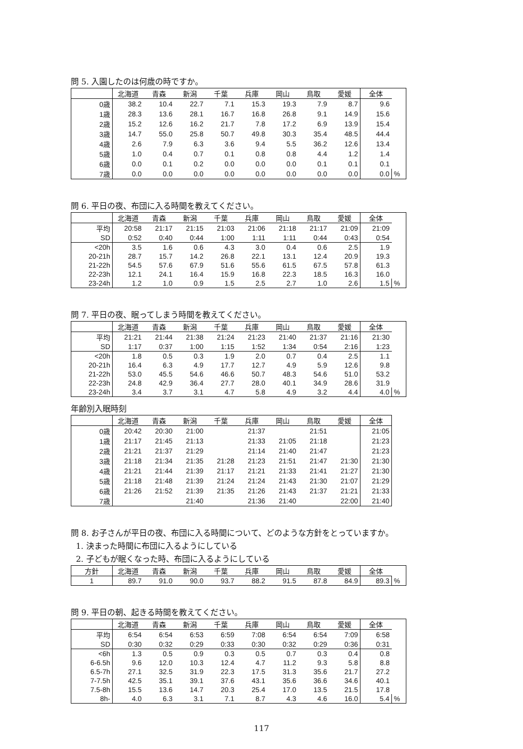問 5. 入園したのは何歳の時ですか。
| | 北海道 | 青森 | 新潟 | 千葉 | 兵庫 | 岡山 | 鳥取 | 愛媛 | 全体 | |
| --- | --- | --- | --- | --- | --- | --- | --- | --- | --- | --- |
| 0歳 | 38.2 | 10.4 | 22.7 | 7.1 | 15.3 | 19.3 | 7.9 | 8.7 | 9.6 | |
| 1歳 | 28.3 | 13.6 | 28.1 | 16.7 | 16.8 | 26.8 | 9.1 | 14.9 | 15.6 | |
| 2歳 | 15.2 | 12.6 | 16.2 | 21.7 | 7.8 | 17.2 | 6.9 | 13.9 | 15.4 | |
| 3歳 | 14.7 | 55.0 | 25.8 | 50.7 | 49.8 | 30.3 | 35.4 | 48.5 | 44.4 | |
| 4歳 | 2.6 | 7.9 | 6.3 | 3.6 | 9.4 | 5.5 | 36.2 | 12.6 | 13.4 | |
| 5歳 | 1.0 | 0.4 | 0.7 | 0.1 | 0.8 | 0.8 | 4.4 | 1.2 | 1.4 | |
| 6歳 | 0.0 | 0.1 | 0.2 | 0.0 | 0.0 | 0.0 | 0.1 | 0.1 | 0.1 | |
| 7歳 | 0.0 | 0.0 | 0.0 | 0.0 | 0.0 | 0.0 | 0.0 | 0.0 | 0.0 | % |
問 6. 平日の夜、布団に入る時間を教えてください。
| | 北海道 | 青森 | 新潟 | 千葉 | 兵庫 | 岡山 | 鳥取 | 愛媛 | 全体 | |
| --- | --- | --- | --- | --- | --- | --- | --- | --- | --- | --- |
| 平均 | 20:58 | 21:17 | 21:15 | 21:03 | 21:06 | 21:18 | 21:17 | 21:09 | 21:09 | |
| SD | 0:52 | 0:40 | 0:44 | 1:00 | 1:11 | 1:11 | 0:44 | 0:43 | 0:54 | |
| <20h | 3.5 | 1.6 | 0.6 | 4.3 | 3.0 | 0.4 | 0.6 | 2.5 | 1.9 | |
| 20-21h | 28.7 | 15.7 | 14.2 | 26.8 | 22.1 | 13.1 | 12.4 | 20.9 | 19.3 | |
| 21-22h | 54.5 | 57.6 | 67.9 | 51.6 | 55.6 | 61.5 | 67.5 | 57.8 | 61.3 | |
| 22-23h | 12.1 | 24.1 | 16.4 | 15.9 | 16.8 | 22.3 | 18.5 | 16.3 | 16.0 | |
| 23-24h | 1.2 | 1.0 | 0.9 | 1.5 | 2.5 | 2.7 | 1.0 | 2.6 | 1.5 | % |
問 7. 平日の夜、眠ってしまう時間を教えてください。
| | 北海道 | 青森 | 新潟 | 千葉 | 兵庫 | 岡山 | 鳥取 | 愛媛 | 全体 | |
| --- | --- | --- | --- | --- | --- | --- | --- | --- | --- | --- |
| 平均 | 21:21 | 21:44 | 21:38 | 21:24 | 21:23 | 21:40 | 21:37 | 21:16 | 21:30 | |
| SD | 1:17 | 0:37 | 1:00 | 1:15 | 1:52 | 1:34 | 0:54 | 2:16 | 1:23 | |
| <20h | 1.8 | 0.5 | 0.3 | 1.9 | 2.0 | 0.7 | 0.4 | 2.5 | 1.1 | |
| 20-21h | 16.4 | 6.3 | 4.9 | 17.7 | 12.7 | 4.9 | 5.9 | 12.6 | 9.8 | |
| 21-22h | 53.0 | 45.5 | 54.6 | 46.6 | 50.7 | 48.3 | 54.6 | 51.0 | 53.2 | |
| 22-23h | 24.8 | 42.9 | 36.4 | 27.7 | 28.0 | 40.1 | 34.9 | 28.6 | 31.9 | |
| 23-24h | 3.4 | 3.7 | 3.1 | 4.7 | 5.8 | 4.9 | 3.2 | 4.4 | 4.0 | % |
年齢別入眠時刻
| | 北海道 | 青森 | 新潟 | 千葉 | 兵庫 | 岡山 | 鳥取 | 愛媛 | 全体 |
| --- | --- | --- | --- | --- | --- | --- | --- | --- | --- |
| 0歳 | 20:42 | 20:30 | 21:00 | | 21:37 | | 21:51 | | 21:05 |
| 1歳 | 21:17 | 21:45 | 21:13 | | 21:33 | 21:05 | 21:18 | | 21:23 |
| 2歳 | 21:21 | 21:37 | 21:29 | | 21:14 | 21:40 | 21:47 | | 21:23 |
| 3歳 | 21:18 | 21:34 | 21:35 | 21:28 | 21:23 | 21:51 | 21:47 | 21:30 | 21:30 |
| 4歳 | 21:21 | 21:44 | 21:39 | 21:17 | 21:21 | 21:33 | 21:41 | 21:27 | 21:30 |
| 5歳 | 21:18 | 21:48 | 21:39 | 21:24 | 21:24 | 21:43 | 21:30 | 21:07 | 21:29 |
| 6歳 | 21:26 | 21:52 | 21:39 | 21:35 | 21:26 | 21:43 | 21:37 | 21:21 | 21:33 |
| 7歳 | | | 21:40 | | 21:36 | 21:40 | | 22:00 | 21:40 |
問 8. お子さんが平日の夜、布団に入る時間について、どのような方針をとっていますか。
1. 決まった時間に布団に入るようにしている
2. 子どもが眠くなった時、布団に入るようにしている
| 方針 | 北海道 | 青森 | 新潟 | 千葉 | 兵庫 | 岡山 | 鳥取 | 愛媛 | 全体 | |
| --- | --- | --- | --- | --- | --- | --- | --- | --- | --- | --- |
| 1 | 89.7 | 91.0 | 90.0 | 93.7 | 88.2 | 91.5 | 87.8 | 84.9 | 89.3 | % |
問 9. 平日の朝、起きる時間を教えてください。
| | 北海道 | 青森 | 新潟 | 千葉 | 兵庫 | 岡山 | 鳥取 | 愛媛 | 全体 | |
| --- | --- | --- | --- | --- | --- | --- | --- | --- | --- | --- |
| 平均 | 6:54 | 6:54 | 6:53 | 6:59 | 7:08 | 6:54 | 6:54 | 7:09 | 6:58 | |
| SD | 0:30 | 0:32 | 0:29 | 0:33 | 0:30 | 0:32 | 0:29 | 0:36 | 0:31 | |
| <6h | 1.3 | 0.5 | 0.9 | 0.3 | 0.5 | 0.7 | 0.3 | 0.4 | 0.8 | |
| 6-6.5h | 9.6 | 12.0 | 10.3 | 12.4 | 4.7 | 11.2 | 9.3 | 5.8 | 8.8 | |
| 6.5-7h | 27.1 | 32.5 | 31.9 | 22.3 | 17.5 | 31.3 | 35.6 | 21.7 | 27.2 | |
| 7-7.5h | 42.5 | 35.1 | 39.1 | 37.6 | 43.1 | 35.6 | 36.6 | 34.6 | 40.1 | |
| 7.5-8h | 15.5 | 13.6 | 14.7 | 20.3 | 25.4 | 17.0 | 13.5 | 21.5 | 17.8 | |
| 8h- | 4.0 | 6.3 | 3.1 | 7.1 | 8.7 | 4.3 | 4.6 | 16.0 | 5.4 | % |
117